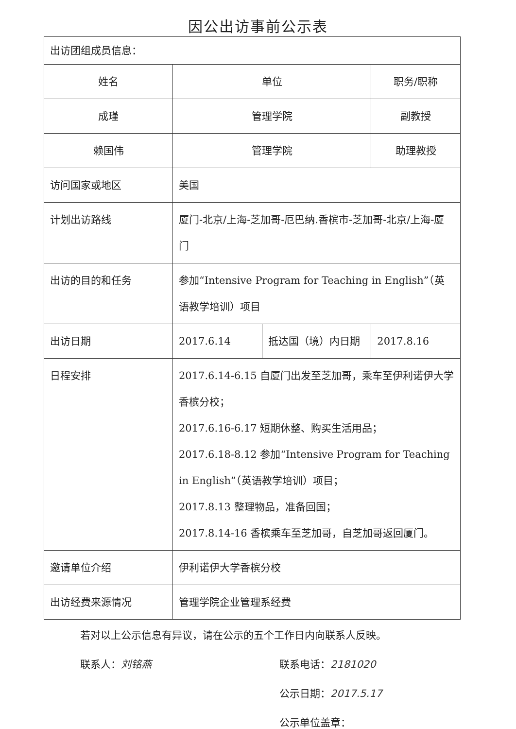因公出访事前公示表
| 出访团组成员信息： | | | |
| 姓名 | 单位 | | 职务/职称 |
| 成瑾 | 管理学院 | | 副教授 |
| 赖国伟 | 管理学院 | | 助理教授 |
| 访问国家或地区 | 美国 | | |
| 计划出访路线 | 厦门-北京/上海-芝加哥-厄巴纳.香槟市-芝加哥-北京/上海-厦门 | | |
| 出访的目的和任务 | 参加“Intensive Program for Teaching in English”（英语教学培训）项目 | | |
| 出访日期 | 2017.6.14 | 抵达国（境）内日期 | 2017.8.16 |
| 日程安排 | 2017.6.14-6.15 自厦门出发至芝加哥，乘车至伊利诺伊大学香槟分校； 2017.6.16-6.17 短期休整、购买生活用品； 2017.6.18-8.12 参加“Intensive Program for Teaching in English”（英语教学培训）项目； 2017.8.13 整理物品，准备回国； 2017.8.14-16 香槟乘车至芝加哥，自芝加哥返回厦门。 | | |
| 邀请单位介绍 | 伊利诺伊大学香槟分校 | | |
| 出访经费来源情况 | 管理学院企业管理系经费 | | |
若对以上公示信息有异议，请在公示的五个工作日内向联系人反映。
联系人：刘铭燕 联系电话：2181020
公示日期：2017.5.17
公示单位盖章：